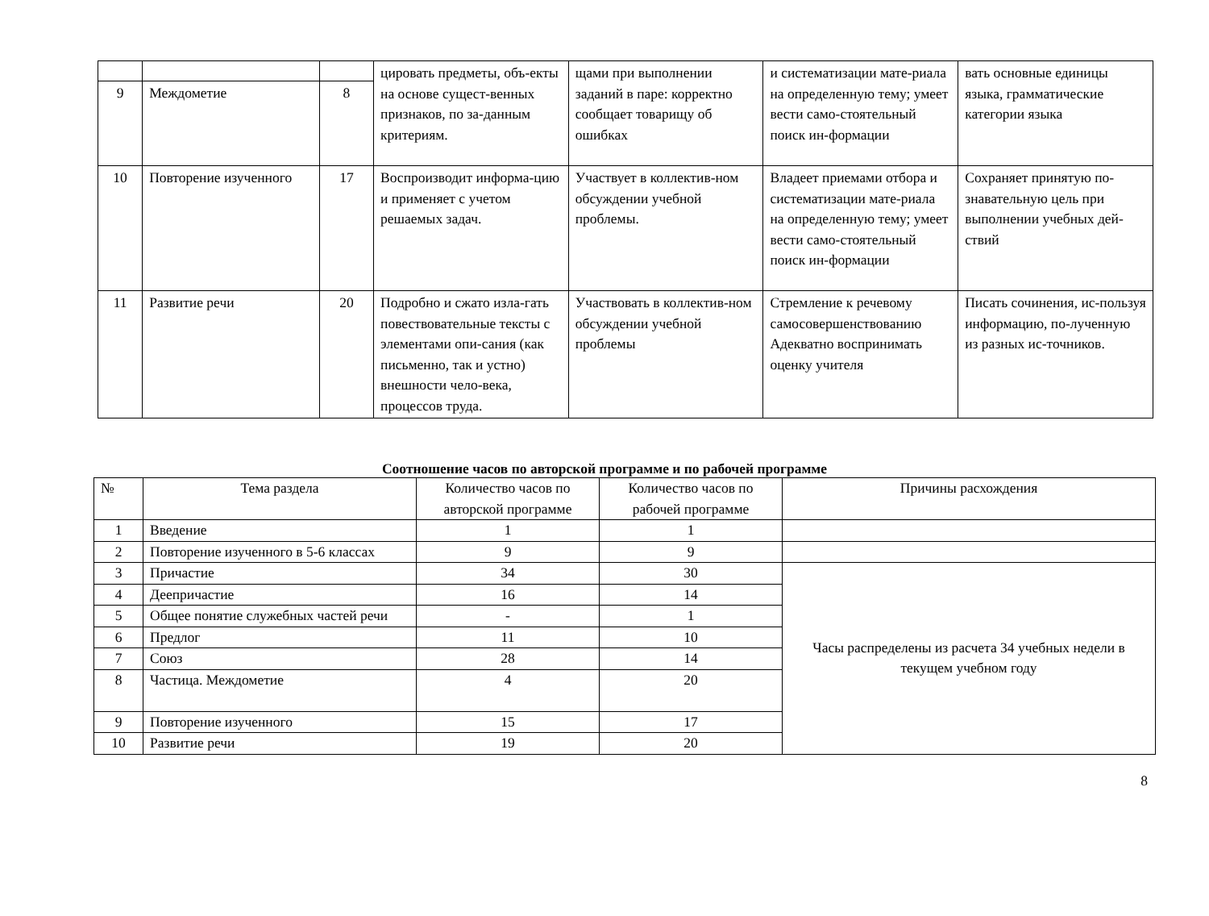| | | | цировать предметы, объ-екты на основе сущест-венных признаков, по за-данным критериям. | щами при выполнении заданий в паре: корректно сообщает товарищу об ошибках | и систематизации мате-риала на определенную тему; умеет вести само-стоятельный поиск ин-формации | вать основные единицы языка, грамматические категории языка |
| 9 | Междометие | 8 | | | | |
| 10 | Повторение изученного | 17 | Воспроизводит информа-цию и применяет с учетом решаемых задач. | Участвует в коллектив-ном обсуждении учебной проблемы. | Владеет приемами отбора и систематизации мате-риала на определенную тему; умеет вести само-стоятельный поиск ин-формации | Сохраняет принятую по-знавательную цель при выполнении учебных дей-ствий |
| 11 | Развитие речи | 20 | Подробно и сжато изла-гать повествовательные тексты с элементами опи-сания (как письменно, так и устно) внешности чело-века, процессов труда. | Участвовать в коллектив-ном обсуждении учебной проблемы | Стремление к речевому самосовершенствованию Адекватно воспринимать оценку учителя | Писать сочинения, ис-пользуя информацию, по-лученную из разных ис-точников. |
Соотношение часов по авторской программе и по рабочей программе
| № | Тема раздела | Количество часов по авторской программе | Количество часов по рабочей программе | Причины расхождения |
| --- | --- | --- | --- | --- |
| 1 | Введение | 1 | 1 | |
| 2 | Повторение изученного в 5-6 классах | 9 | 9 | |
| 3 | Причастие | 34 | 30 | Часы распределены из расчета 34 учебных недели в текущем учебном году |
| 4 | Деепричастие | 16 | 14 | |
| 5 | Общее понятие служебных частей речи | - | 1 | |
| 6 | Предлог | 11 | 10 | |
| 7 | Союз | 28 | 14 | |
| 8 | Частица. Междометие | 4 | 20 | |
| 9 | Повторение изученного | 15 | 17 | |
| 10 | Развитие речи | 19 | 20 | |
8